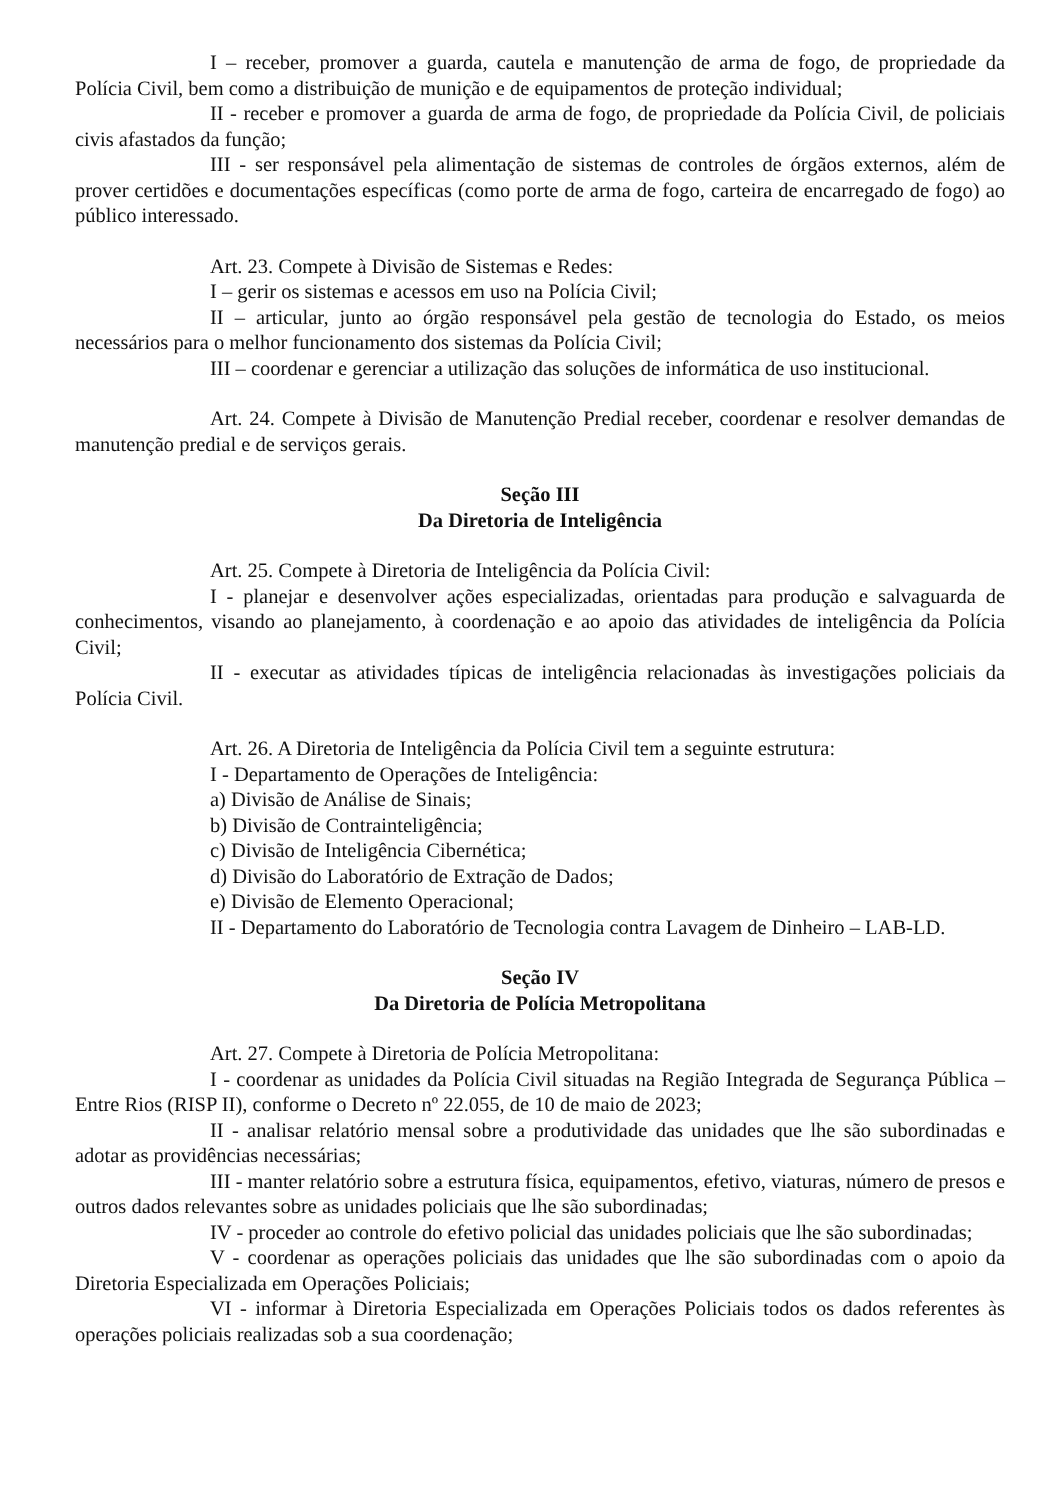I – receber, promover a guarda, cautela e manutenção de arma de fogo, de propriedade da Polícia Civil, bem como a distribuição de munição e de equipamentos de proteção individual;
II - receber e promover a guarda de arma de fogo, de propriedade da Polícia Civil, de policiais civis afastados da função;
III - ser responsável pela alimentação de sistemas de controles de órgãos externos, além de prover certidões e documentações específicas (como porte de arma de fogo, carteira de encarregado de fogo) ao público interessado.
Art. 23. Compete à Divisão de Sistemas e Redes:
I – gerir os sistemas e acessos em uso na Polícia Civil;
II – articular, junto ao órgão responsável pela gestão de tecnologia do Estado, os meios necessários para o melhor funcionamento dos sistemas da Polícia Civil;
III – coordenar e gerenciar a utilização das soluções de informática de uso institucional.
Art. 24. Compete à Divisão de Manutenção Predial receber, coordenar e resolver demandas de manutenção predial e de serviços gerais.
Seção III
Da Diretoria de Inteligência
Art. 25. Compete à Diretoria de Inteligência da Polícia Civil:
I - planejar e desenvolver ações especializadas, orientadas para produção e salvaguarda de conhecimentos, visando ao planejamento, à coordenação e ao apoio das atividades de inteligência da Polícia Civil;
II - executar as atividades típicas de inteligência relacionadas às investigações policiais da Polícia Civil.
Art. 26. A Diretoria de Inteligência da Polícia Civil tem a seguinte estrutura:
I - Departamento de Operações de Inteligência:
a) Divisão de Análise de Sinais;
b) Divisão de Contrainteligência;
c) Divisão de Inteligência Cibernética;
d) Divisão do Laboratório de Extração de Dados;
e) Divisão de Elemento Operacional;
II - Departamento do Laboratório de Tecnologia contra Lavagem de Dinheiro – LAB-LD.
Seção IV
Da Diretoria de Polícia Metropolitana
Art. 27. Compete à Diretoria de Polícia Metropolitana:
I - coordenar as unidades da Polícia Civil situadas na Região Integrada de Segurança Pública – Entre Rios (RISP II), conforme o Decreto nº 22.055, de 10 de maio de 2023;
II - analisar relatório mensal sobre a produtividade das unidades que lhe são subordinadas e adotar as providências necessárias;
III - manter relatório sobre a estrutura física, equipamentos, efetivo, viaturas, número de presos e outros dados relevantes sobre as unidades policiais que lhe são subordinadas;
IV - proceder ao controle do efetivo policial das unidades policiais que lhe são subordinadas;
V - coordenar as operações policiais das unidades que lhe são subordinadas com o apoio da Diretoria Especializada em Operações Policiais;
VI - informar à Diretoria Especializada em Operações Policiais todos os dados referentes às operações policiais realizadas sob a sua coordenação;